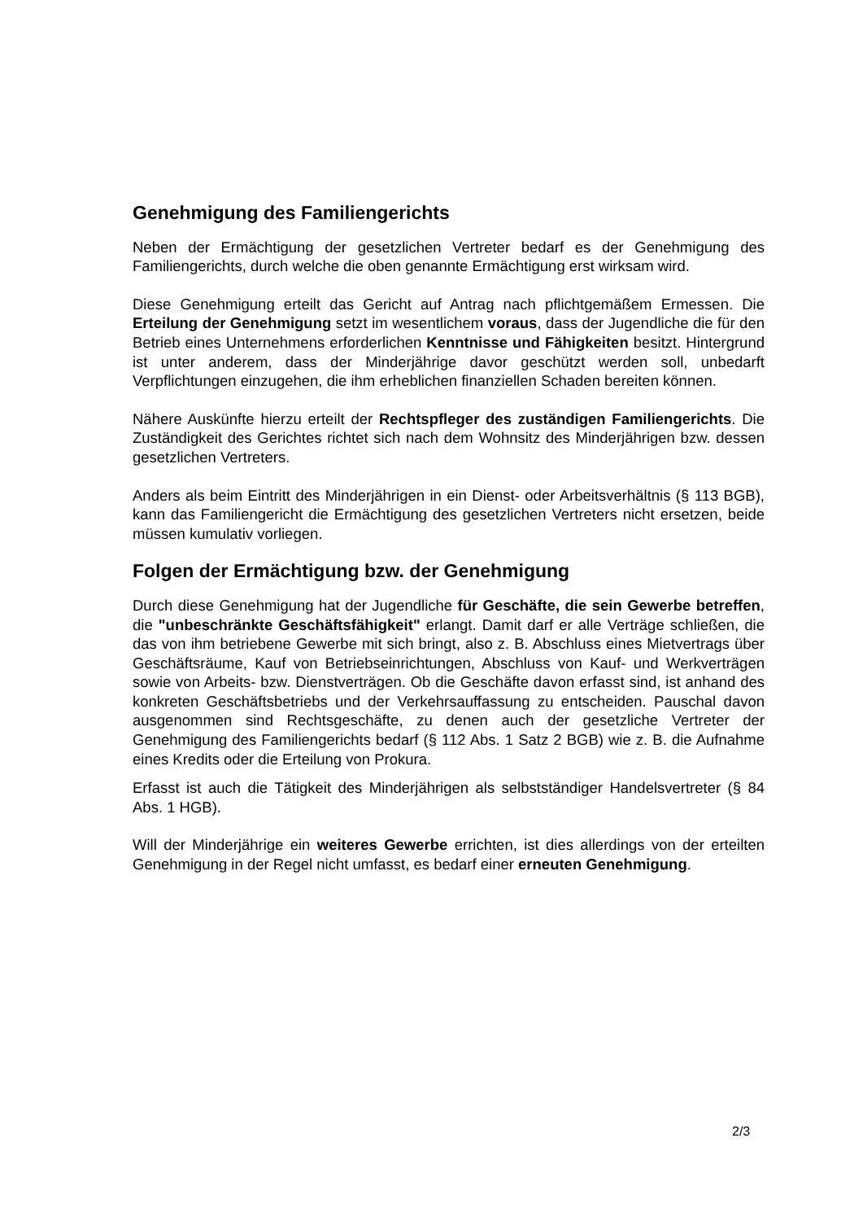Genehmigung des Familiengerichts
Neben der Ermächtigung der gesetzlichen Vertreter bedarf es der Genehmigung des Familiengerichts, durch welche die oben genannte Ermächtigung erst wirksam wird.
Diese Genehmigung erteilt das Gericht auf Antrag nach pflichtgemäßem Ermessen. Die Erteilung der Genehmigung setzt im wesentlichem voraus, dass der Jugendliche die für den Betrieb eines Unternehmens erforderlichen Kenntnisse und Fähigkeiten besitzt. Hintergrund ist unter anderem, dass der Minderjährige davor geschützt werden soll, unbedarft Verpflichtungen einzugehen, die ihm erheblichen finanziellen Schaden bereiten können.
Nähere Auskünfte hierzu erteilt der Rechtspfleger des zuständigen Familiengerichts. Die Zuständigkeit des Gerichtes richtet sich nach dem Wohnsitz des Minderjährigen bzw. dessen gesetzlichen Vertreters.
Anders als beim Eintritt des Minderjährigen in ein Dienst- oder Arbeitsverhältnis (§ 113 BGB), kann das Familiengericht die Ermächtigung des gesetzlichen Vertreters nicht ersetzen, beide müssen kumulativ vorliegen.
Folgen der Ermächtigung bzw. der Genehmigung
Durch diese Genehmigung hat der Jugendliche für Geschäfte, die sein Gewerbe betreffen, die "unbeschränkte Geschäftsfähigkeit" erlangt. Damit darf er alle Verträge schließen, die das von ihm betriebene Gewerbe mit sich bringt, also z. B. Abschluss eines Mietvertrags über Geschäftsräume, Kauf von Betriebseinrichtungen, Abschluss von Kauf- und Werkverträgen sowie von Arbeits- bzw. Dienstverträgen. Ob die Geschäfte davon erfasst sind, ist anhand des konkreten Geschäftsbetriebs und der Verkehrsauffassung zu entscheiden. Pauschal davon ausgenommen sind Rechtsgeschäfte, zu denen auch der gesetzliche Vertreter der Genehmigung des Familiengerichts bedarf (§ 112 Abs. 1 Satz 2 BGB) wie z. B. die Aufnahme eines Kredits oder die Erteilung von Prokura.
Erfasst ist auch die Tätigkeit des Minderjährigen als selbstständiger Handelsvertreter (§ 84 Abs. 1 HGB).
Will der Minderjährige ein weiteres Gewerbe errichten, ist dies allerdings von der erteilten Genehmigung in der Regel nicht umfasst, es bedarf einer erneuten Genehmigung.
2/3